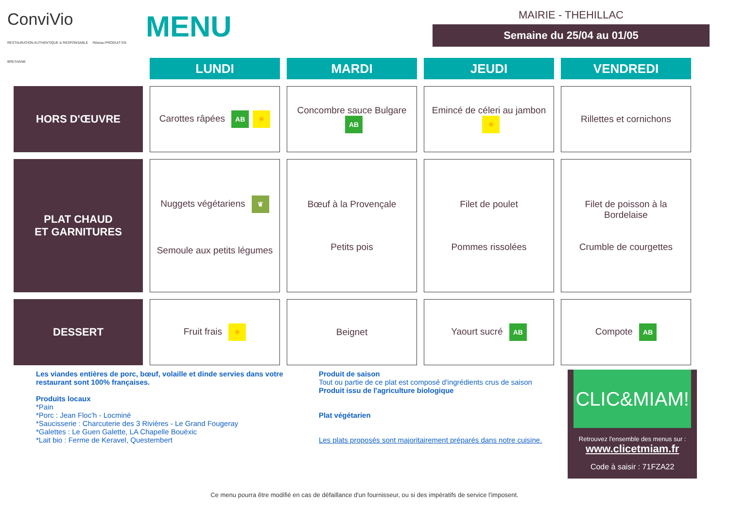ConviVio
RESTAURATION AUTHENTIQUE & RESPONSABLE Réseau PRODUIT EN BRETAGNE
MENU
MAIRIE - THEHILLAC
Semaine du 25/04 au 01/05
| | LUNDI | MARDI | JEUDI | VENDREDI |
| --- | --- | --- | --- | --- |
| HORS D'ŒUVRE | Carottes râpées AB ☀ | Concombre sauce Bulgare AB | Emincé de céleri au jambon ☀ | Rillettes et cornichons |
| PLAT CHAUD ET GARNITURES | Nuggets végétariens ❦ Semoule aux petits légumes | Bœuf à la Provençale Petits pois | Filet de poulet Pommes rissolées | Filet de poisson à la Bordelaise Crumble de courgettes |
| DESSERT | Fruit frais ☀ | Beignet | Yaourt sucré AB | Compote AB |
Les viandes entières de porc, bœuf, volaille et dinde servies dans votre restaurant sont 100% françaises.
Produits locaux
*Pain
*Porc : Jean Floc'h - Locminé
*Saucisserie : Charcuterie des 3 Rivières - Le Grand Fougeray
*Galettes : Le Guen Galette, LA Chapelle Bouëxic
*Lait bio : Ferme de Keravel, Questembert
Produit de saison
Tout ou partie de ce plat est composé d'ingrédients crus de saison
Produit issu de l'agriculture biologique
Plat végétarien
Les plats proposés sont majoritairement préparés dans notre cuisine.
CLIC&MIAM!
Retrouvez l'ensemble des menus sur :
www.clicetmiam.fr
Code à saisir : 71FZA22
Ce menu pourra être modifié en cas de défaillance d'un fournisseur, ou si des impératifs de service l'imposent.